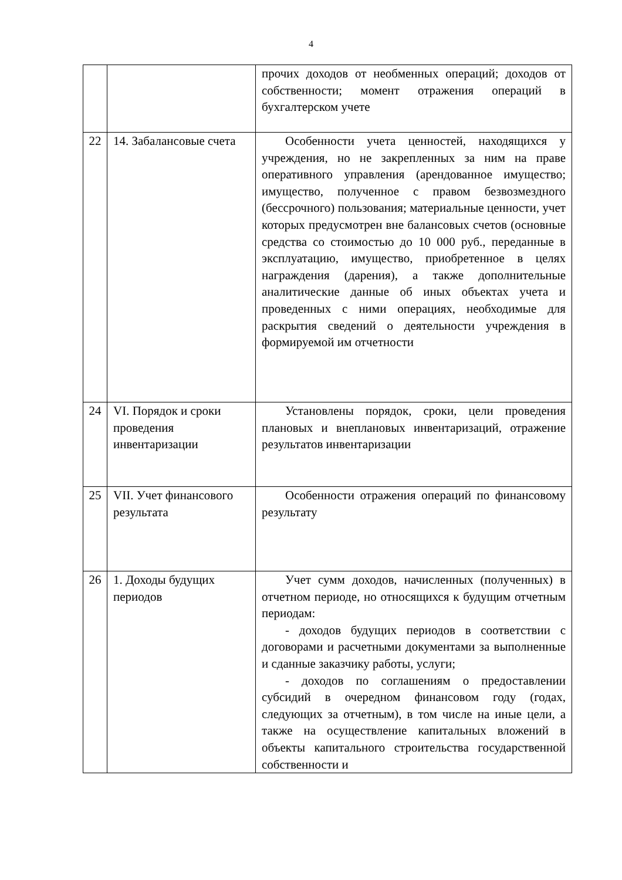4
| | | прочих доходов от необменных операций; доходов от собственности; момент отражения операций в бухгалтерском учете |
| 22 | 14. Забалансовые счета | Особенности учета ценностей, находящихся у учреждения, но не закрепленных за ним на праве оперативного управления (арендованное имущество; имущество, полученное с правом безвозмездного (бессрочного) пользования; материальные ценности, учет которых предусмотрен вне балансовых счетов (основные средства со стоимостью до 10 000 руб., переданные в эксплуатацию, имущество, приобретенное в целях награждения (дарения), а также дополнительные аналитические данные об иных объектах учета и проведенных с ними операциях, необходимые для раскрытия сведений о деятельности учреждения в формируемой им отчетности |
| 24 | VI. Порядок и сроки проведения инвентаризации | Установлены порядок, сроки, цели проведения плановых и внеплановых инвентаризаций, отражение результатов инвентаризации |
| 25 | VII. Учет финансового результата | Особенности отражения операций по финансовому результату |
| 26 | 1. Доходы будущих периодов | Учет сумм доходов, начисленных (полученных) в отчетном периоде, но относящихся к будущим отчетным периодам: - доходов будущих периодов в соответствии с договорами и расчетными документами за выполненные и сданные заказчику работы, услуги; - доходов по соглашениям о предоставлении субсидий в очередном финансовом году (годах, следующих за отчетным), в том числе на иные цели, а также на осуществление капитальных вложений в объекты капитального строительства государственной собственности и |